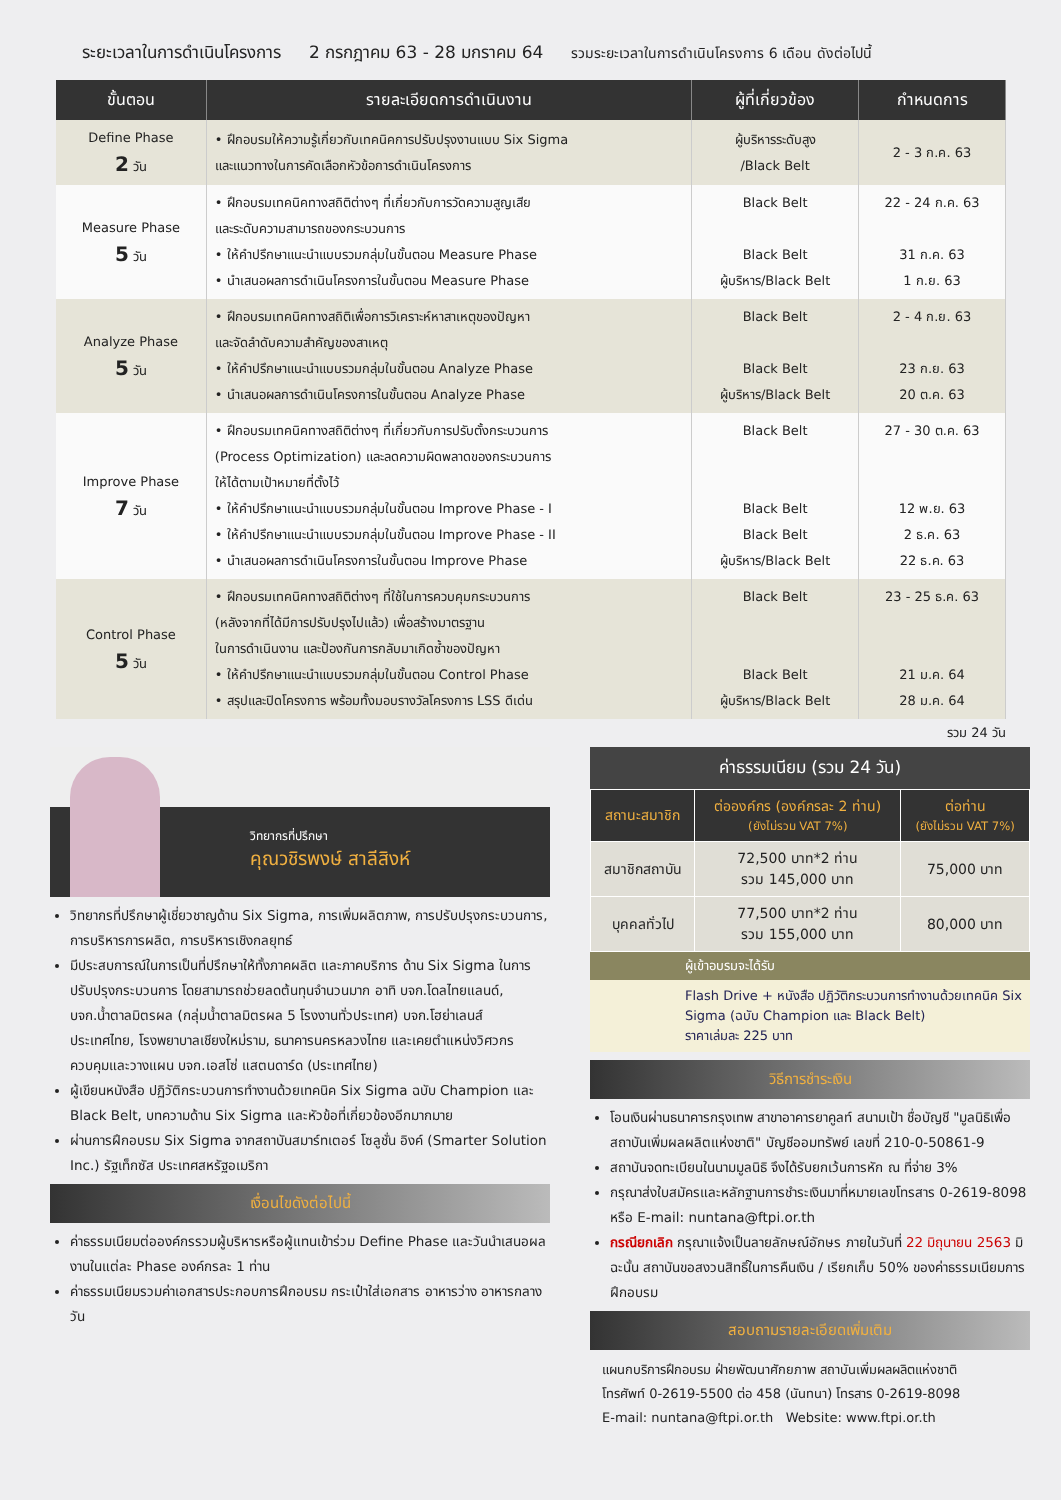ระยะเวลาในการดำเนินโครงการ 2 กรกฎาคม 63 - 28 มกราคม 64 รวมระยะเวลาในการดำเนินโครงการ 6 เดือน ดังต่อไปนี้
| ขั้นตอน | รายละเอียดการดำเนินงาน | ผู้ที่เกี่ยวข้อง | กำหนดการ |
| --- | --- | --- | --- |
| Define Phase 2 วัน | • ฝึกอบรมให้ความรู้เกี่ยวกับเทคนิคการปรับปรุงงานแบบ Six Sigma และแนวทางในการคัดเลือกหัวข้อการดำเนินโครงการ | ผู้บริหารระดับสูง /Black Belt | 2 - 3 ก.ค. 63 |
| Measure Phase 5 วัน | • ฝึกอบรมเทคนิคทางสถิติต่างๆ ที่เกี่ยวกับการวัดความสูญเสีย และระดับความสามารถของกระบวนการ • ให้คำปรึกษาแนะนำแบบรวมกลุ่มในขั้นตอน Measure Phase • นำเสนอผลการดำเนินโครงการในขั้นตอน Measure Phase | Black Belt Black Belt ผู้บริหาร/Black Belt | 22 - 24 ก.ค. 63 31 ก.ค. 63 1 ก.ย. 63 |
| Analyze Phase 5 วัน | • ฝึกอบรมเทคนิคทางสถิติเพื่อการวิเคราะห์หาสาเหตุของปัญหา และจัดลำดับความสำคัญของสาเหตุ • ให้คำปรึกษาแนะนำแบบรวมกลุ่มในขั้นตอน Analyze Phase • นำเสนอผลการดำเนินโครงการในขั้นตอน Analyze Phase | Black Belt Black Belt ผู้บริหาร/Black Belt | 2 - 4 ก.ย. 63 23 ก.ย. 63 20 ต.ค. 63 |
| Improve Phase 7 วัน | • ฝึกอบรมเทคนิคทางสถิติต่างๆ ที่เกี่ยวกับการปรับตั้งกระบวนการ (Process Optimization) และลดความผิดพลาดของกระบวนการ ให้ได้ตามเป้าหมายที่ตั้งไว้ • ให้คำปรึกษาแนะนำแบบรวมกลุ่มในขั้นตอน Improve Phase - I • ให้คำปรึกษาแนะนำแบบรวมกลุ่มในขั้นตอน Improve Phase - II • นำเสนอผลการดำเนินโครงการในขั้นตอน Improve Phase | Black Belt Black Belt Black Belt ผู้บริหาร/Black Belt | 27 - 30 ต.ค. 63 12 พ.ย. 63 2 ธ.ค. 63 22 ธ.ค. 63 |
| Control Phase 5 วัน | • ฝึกอบรมเทคนิคทางสถิติต่างๆ ที่ใช้ในการควบคุมกระบวนการ (หลังจากที่ได้มีการปรับปรุงไปแล้ว) เพื่อสร้างมาตรฐาน ในการดำเนินงาน และป้องกันการกลับมาเกิดซ้ำของปัญหา • ให้คำปรึกษาแนะนำแบบรวมกลุ่มในขั้นตอน Control Phase • สรุปและปิดโครงการ พร้อมทั้งมอบรางวัลโครงการ LSS ดีเด่น | Black Belt Black Belt ผู้บริหาร/Black Belt | 23 - 25 ธ.ค. 63 21 ม.ค. 64 28 ม.ค. 64 |
รวม 24 วัน
วิทยากรที่ปรึกษา
คุณวชิรพงษ์ สาลีสิงห์
วิทยากรที่ปรึกษาผู้เชี่ยวชาญด้าน Six Sigma, การเพิ่มผลิตภาพ, การปรับปรุงกระบวนการ, การบริหารการผลิต, การบริหารเชิงกลยุทธ์
มีประสบการณ์ในการเป็นที่ปรึกษาให้ทั้งภาคผลิต และภาคบริการ ด้าน Six Sigma ในการปรับปรุงกระบวนการ โดยสามารถช่วยลดต้นทุนจำนวนมาก อาทิ บจก.โดลไทยแลนด์, บจก.น้ำตาลมิตรผล (กลุ่มน้ำตาลมิตรผล 5 โรงงานทั่วประเทศ) บจก.โฮย่าเลนส์ ประเทศไทย, โรงพยาบาลเชียงใหม่ราม, ธนาคารนครหลวงไทย และเคยตำแหน่งวิศวกรควบคุมและวางแผน บจก.เอสโซ่ แสตนดาร์ด (ประเทศไทย)
ผู้เขียนหนังสือ ปฏิวัติกระบวนการทำงานด้วยเทคนิค Six Sigma ฉบับ Champion และ Black Belt, บทความด้าน Six Sigma และหัวข้อที่เกี่ยวข้องอีกมากมาย
ผ่านการฝึกอบรม Six Sigma จากสถาบันสมาร์ทเตอร์ โซลูชั่น อิงค์ (Smarter Solution Inc.) รัฐเท็กซัส ประเทศสหรัฐอเมริกา
เงื่อนไขดังต่อไปนี้
ค่าธรรมเนียมต่อองค์กรรวมผู้บริหารหรือผู้แทนเข้าร่วม Define Phase และวันนำเสนอผลงานในแต่ละ Phase องค์กรละ 1 ท่าน
ค่าธรรมเนียมรวมค่าเอกสารประกอบการฝึกอบรม กระเป๋าใส่เอกสาร อาหารว่าง อาหารกลางวัน
ค่าธรรมเนียม (รวม 24 วัน)
| สถานะสมาชิก | ต่อองค์กร (องค์กรละ 2 ท่าน) (ยังไม่รวม VAT 7%) | ต่อท่าน (ยังไม่รวม VAT 7%) |
| --- | --- | --- |
| สมาชิกสถาบัน | 72,500 บาท*2 ท่าน รวม 145,000 บาท | 75,000 บาท |
| บุคคลทั่วไป | 77,500 บาท*2 ท่าน รวม 155,000 บาท | 80,000 บาท |
ผู้เข้าอบรมจะได้รับ
Flash Drive + หนังสือ ปฏิวัติกระบวนการทำงานด้วยเทคนิค Six Sigma (ฉบับ Champion และ Black Belt)
ราคาเล่มละ 225 บาท
วิธีการชำระเงิน
โอนเงินผ่านธนาคารกรุงเทพ สาขาอาคารยาคูลท์ สนามเป้า ชื่อบัญชี "มูลนิธิเพื่อสถาบันเพิ่มผลผลิตแห่งชาติ" บัญชีออมทรัพย์ เลขที่ 210-0-50861-9
สถาบันจดทะเบียนในนามมูลนิธิ จึงได้รับยกเว้นการหัก ณ ที่จ่าย 3%
กรุณาส่งใบสมัครและหลักฐานการชำระเงินมาที่หมายเลขโทรสาร 0-2619-8098 หรือ E-mail: nuntana@ftpi.or.th
กรณียกเลิก กรุณาแจ้งเป็นลายลักษณ์อักษร ภายในวันที่ 22 มิถุนายน 2563 มิฉะนั้น สถาบันขอสงวนสิทธิ์ในการคืนเงิน / เรียกเก็บ 50% ของค่าธรรมเนียมการฝึกอบรม
สอบถามรายละเอียดเพิ่มเติม
แผนกบริการฝึกอบรม ฝ่ายพัฒนาศักยภาพ สถาบันเพิ่มผลผลิตแห่งชาติ
โทรศัพท์ 0-2619-5500 ต่อ 458 (นันทนา) โทรสาร 0-2619-8098
E-mail: nuntana@ftpi.or.th Website: www.ftpi.or.th